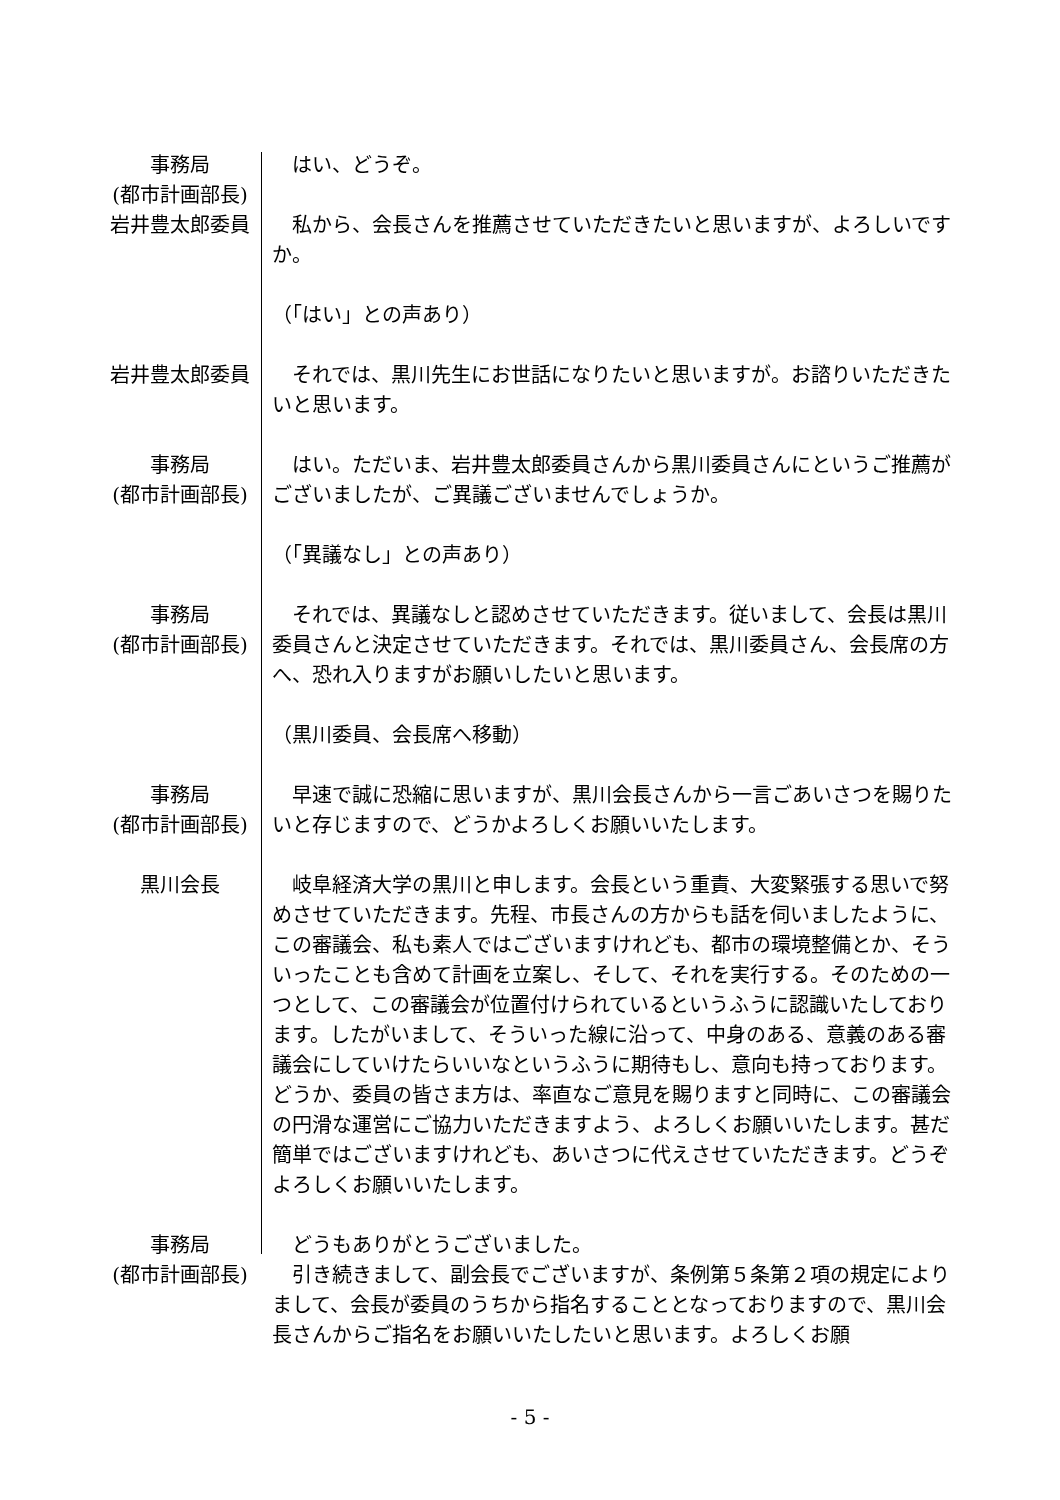事務局
(都市計画部長)
　はい、どうぞ。
岩井豊太郎委員 　私から、会長さんを推薦させていただきたいと思いますが、よろしいですか。
（「はい」との声あり）
岩井豊太郎委員 　それでは、黒川先生にお世話になりたいと思いますが。お諮りいただきたいと思います。
事務局
(都市計画部長)
　はい。ただいま、岩井豊太郎委員さんから黒川委員さんにというご推薦がございましたが、ご異議ございませんでしょうか。
（「異議なし」との声あり）
事務局
(都市計画部長)
　それでは、異議なしと認めさせていただきます。従いまして、会長は黒川委員さんと決定させていただきます。それでは、黒川委員さん、会長席の方へ、恐れ入りますがお願いしたいと思います。
（黒川委員、会長席へ移動）
事務局
(都市計画部長)
　早速で誠に恐縮に思いますが、黒川会長さんから一言ごあいさつを賜りたいと存じますので、どうかよろしくお願いいたします。
黒川会長 　岐阜経済大学の黒川と申します。会長という重責、大変緊張する思いで努めさせていただきます。先程、市長さんの方からも話を伺いましたように、この審議会、私も素人ではございますけれども、都市の環境整備とか、そういったことも含めて計画を立案し、そして、それを実行する。そのための一つとして、この審議会が位置付けられているというふうに認識いたしております。したがいまして、そういった線に沿って、中身のある、意義のある審議会にしていけたらいいなというふうに期待もし、意向も持っております。どうか、委員の皆さま方は、率直なご意見を賜りますと同時に、この審議会の円滑な運営にご協力いただきますよう、よろしくお願いいたします。甚だ簡単ではございますけれども、あいさつに代えさせていただきます。どうぞよろしくお願いいたします。
事務局
(都市計画部長)
　どうもありがとうございました。
　引き続きまして、副会長でございますが、条例第５条第２項の規定によりまして、会長が委員のうちから指名することとなっておりますので、黒川会長さんからご指名をお願いいたしたいと思います。よろしくお願
- 5 -